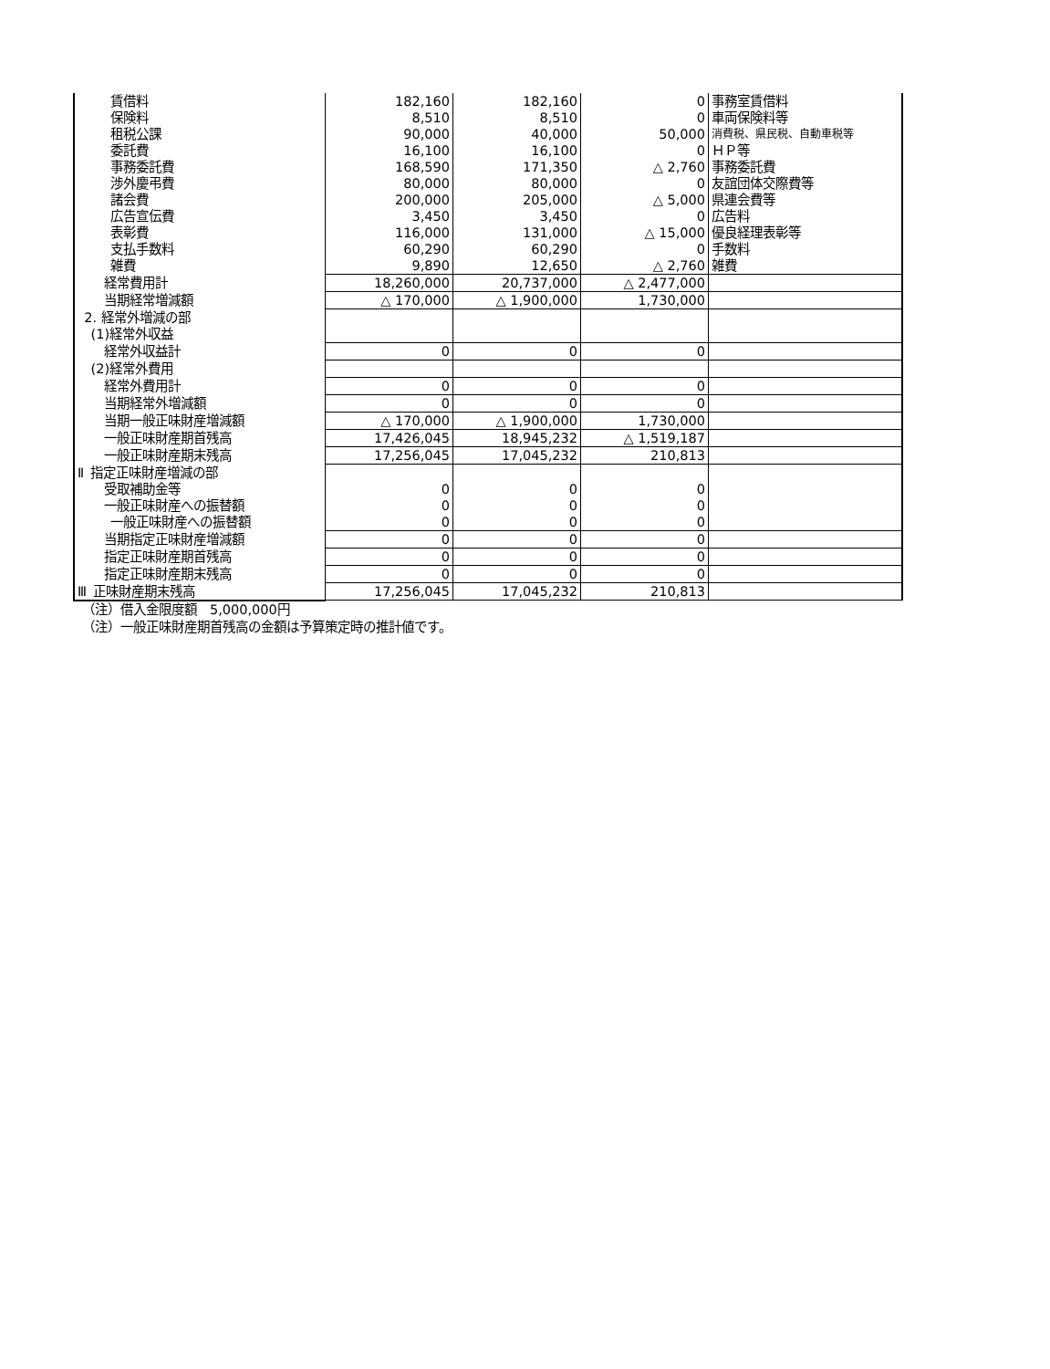| 賃借料 | 182,160 | 182,160 | 0 | 事務室賃借料 |
| 保険料 | 8,510 | 8,510 | 0 | 車両保険料等 |
| 租税公課 | 90,000 | 40,000 | 50,000 | 消費税、県民税、自動車税等 |
| 委託費 | 16,100 | 16,100 | 0 | ＨＰ等 |
| 事務委託費 | 168,590 | 171,350 | △ 2,760 | 事務委託費 |
| 渉外慶弔費 | 80,000 | 80,000 | 0 | 友誼団体交際費等 |
| 諸会費 | 200,000 | 205,000 | △ 5,000 | 県連会費等 |
| 広告宣伝費 | 3,450 | 3,450 | 0 | 広告料 |
| 表彰費 | 116,000 | 131,000 | △ 15,000 | 優良経理表彰等 |
| 支払手数料 | 60,290 | 60,290 | 0 | 手数料 |
| 雑費 | 9,890 | 12,650 | △ 2,760 | 雑費 |
| 経常費用計 | 18,260,000 | 20,737,000 | △ 2,477,000 | |
| 当期経常増減額 | △ 170,000 | △ 1,900,000 | 1,730,000 | |
| 2. 経常外増減の部 | | | | |
| (1)経常外収益 | | | | |
| 経常外収益計 | 0 | 0 | 0 | |
| (2)経常外費用 | | | | |
| 経常外費用計 | 0 | 0 | 0 | |
| 当期経常外増減額 | 0 | 0 | 0 | |
| 当期一般正味財産増減額 | △ 170,000 | △ 1,900,000 | 1,730,000 | |
| 一般正味財産期首残高 | 17,426,045 | 18,945,232 | △ 1,519,187 | |
| 一般正味財産期末残高 | 17,256,045 | 17,045,232 | 210,813 | |
| Ⅱ 指定正味財産増減の部 | | | | |
| 受取補助金等 | 0 | 0 | 0 | |
| 一般正味財産への振替額 | 0 | 0 | 0 | |
| 一般正味財産への振替額 | 0 | 0 | 0 | |
| 当期指定正味財産増減額 | 0 | 0 | 0 | |
| 指定正味財産期首残高 | 0 | 0 | 0 | |
| 指定正味財産期末残高 | 0 | 0 | 0 | |
| Ⅲ 正味財産期末残高 | 17,256,045 | 17,045,232 | 210,813 | |
（注）借入金限度額　5,000,000円
（注）一般正味財産期首残高の金額は予算策定時の推計値です。